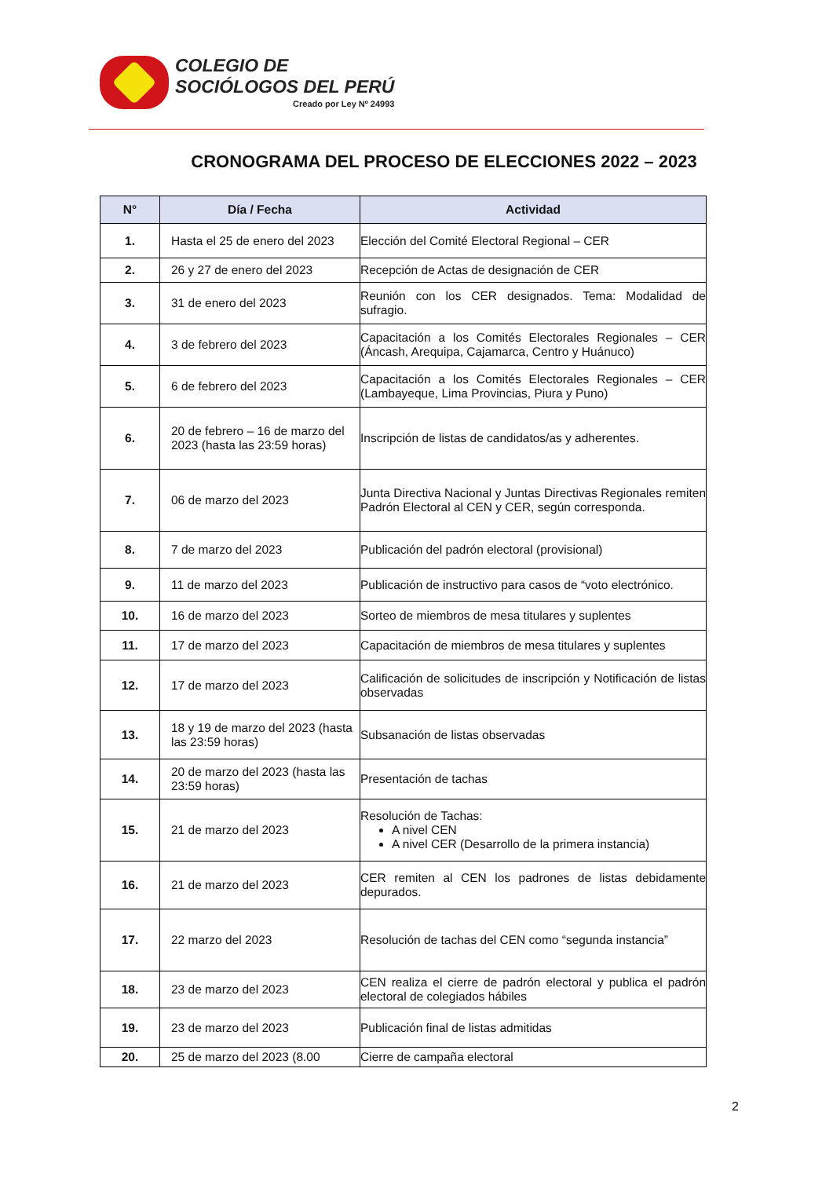COLEGIO DE
SOCIÓLOGOS DEL PERÚ
Creado por Ley Nº 24993
CRONOGRAMA DEL PROCESO DE ELECCIONES 2022 – 2023
| N° | Día / Fecha | Actividad |
| --- | --- | --- |
| 1. | Hasta el 25 de enero del 2023 | Elección del Comité Electoral Regional – CER |
| 2. | 26 y 27 de enero del 2023 | Recepción de Actas de designación de CER |
| 3. | 31 de enero del 2023 | Reunión con los CER designados. Tema: Modalidad de sufragio. |
| 4. | 3 de febrero del 2023 | Capacitación a los Comités Electorales Regionales – CER (Áncash, Arequipa, Cajamarca, Centro y Huánuco) |
| 5. | 6 de febrero del 2023 | Capacitación a los Comités Electorales Regionales – CER (Lambayeque, Lima Provincias, Piura y Puno) |
| 6. | 20 de febrero – 16 de marzo del 2023 (hasta las 23:59 horas) | Inscripción de listas de candidatos/as y adherentes. |
| 7. | 06 de marzo del 2023 | Junta Directiva Nacional y Juntas Directivas Regionales remiten Padrón Electoral al CEN y CER, según corresponda. |
| 8. | 7 de marzo del 2023 | Publicación del padrón electoral (provisional) |
| 9. | 11 de marzo del 2023 | Publicación de instructivo para casos de “voto electrónico. |
| 10. | 16 de marzo del 2023 | Sorteo de miembros de mesa titulares y suplentes |
| 11. | 17 de marzo del 2023 | Capacitación de miembros de mesa titulares y suplentes |
| 12. | 17 de marzo del 2023 | Calificación de solicitudes de inscripción y Notificación de listas observadas |
| 13. | 18 y 19 de marzo del 2023 (hasta las 23:59 horas) | Subsanación de listas observadas |
| 14. | 20 de marzo del 2023 (hasta las 23:59 horas) | Presentación de tachas |
| 15. | 21 de marzo del 2023 | Resolución de Tachas: A nivel CEN A nivel CER (Desarrollo de la primera instancia) |
| 16. | 21 de marzo del 2023 | CER remiten al CEN los padrones de listas debidamente depurados. |
| 17. | 22 marzo del 2023 | Resolución de tachas del CEN como “segunda instancia” |
| 18. | 23 de marzo del 2023 | CEN realiza el cierre de padrón electoral y publica el padrón electoral de colegiados hábiles |
| 19. | 23 de marzo del 2023 | Publicación final de listas admitidas |
| 20. | 25 de marzo del 2023 (8.00 | Cierre de campaña electoral |
2